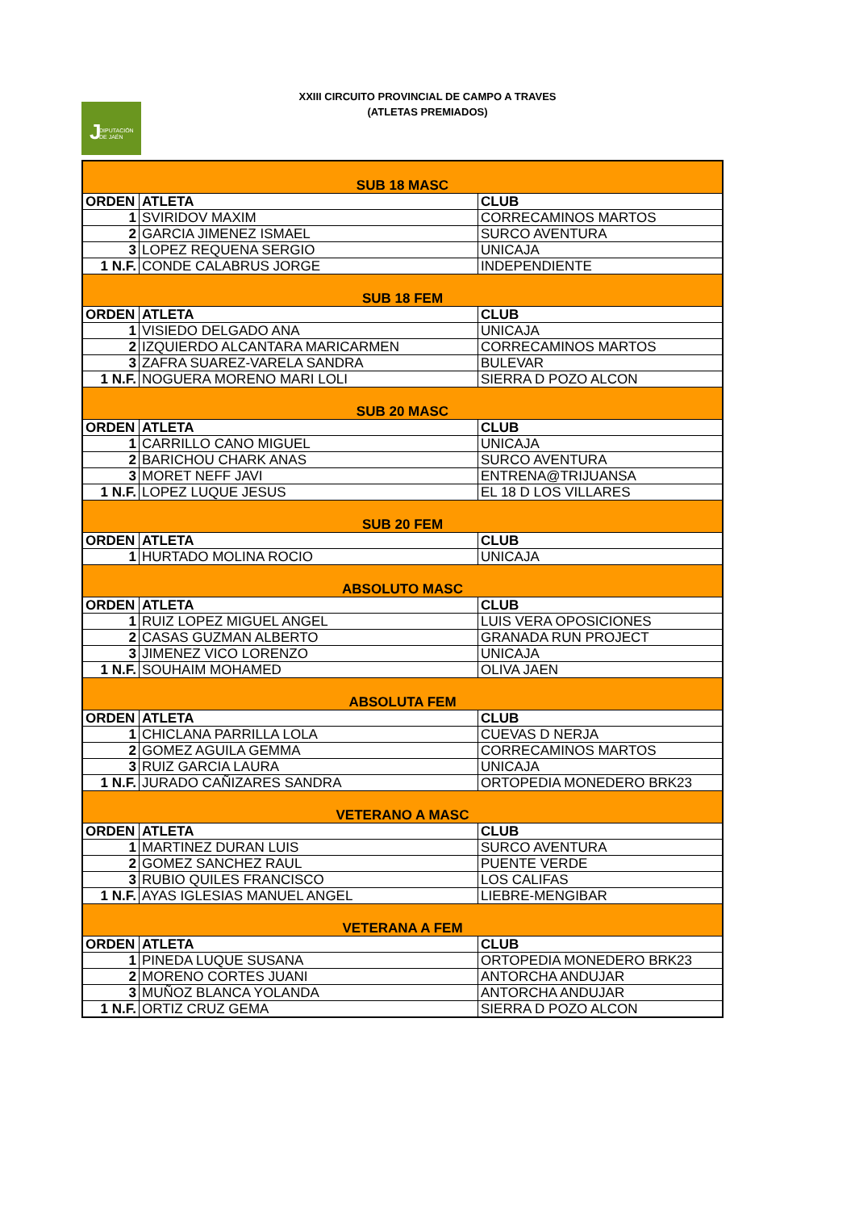XXIII CIRCUITO PROVINCIAL DE CAMPO A TRAVES
(ATLETAS PREMIADOS)
J DIPUTACIÓN
DE JAÉN
| SUB 18 MASC | | |
| ORDEN | ATLETA | CLUB |
| 1 | SVIRIDOV MAXIM | CORRECAMINOS MARTOS |
| 2 | GARCIA JIMENEZ ISMAEL | SURCO AVENTURA |
| 3 | LOPEZ REQUENA SERGIO | UNICAJA |
| 1 N.F. | CONDE CALABRUS JORGE | INDEPENDIENTE |
| SUB 18 FEM | | |
| ORDEN | ATLETA | CLUB |
| 1 | VISIEDO DELGADO ANA | UNICAJA |
| 2 | IZQUIERDO ALCANTARA MARICARMEN | CORRECAMINOS MARTOS |
| 3 | ZAFRA SUAREZ-VARELA SANDRA | BULEVAR |
| 1 N.F. | NOGUERA MORENO MARI LOLI | SIERRA D POZO ALCON |
| SUB 20 MASC | | |
| ORDEN | ATLETA | CLUB |
| 1 | CARRILLO CANO MIGUEL | UNICAJA |
| 2 | BARICHOU CHARK ANAS | SURCO AVENTURA |
| 3 | MORET NEFF JAVI | ENTRENA@TRIJUANSA |
| 1 N.F. | LOPEZ LUQUE JESUS | EL 18 D LOS VILLARES |
| SUB 20 FEM | | |
| ORDEN | ATLETA | CLUB |
| 1 | HURTADO MOLINA ROCIO | UNICAJA |
| ABSOLUTO MASC | | |
| ORDEN | ATLETA | CLUB |
| 1 | RUIZ LOPEZ MIGUEL ANGEL | LUIS VERA OPOSICIONES |
| 2 | CASAS GUZMAN ALBERTO | GRANADA RUN PROJECT |
| 3 | JIMENEZ VICO LORENZO | UNICAJA |
| 1 N.F. | SOUHAIM MOHAMED | OLIVA JAEN |
| ABSOLUTA FEM | | |
| ORDEN | ATLETA | CLUB |
| 1 | CHICLANA PARRILLA LOLA | CUEVAS D NERJA |
| 2 | GOMEZ AGUILA GEMMA | CORRECAMINOS MARTOS |
| 3 | RUIZ GARCIA LAURA | UNICAJA |
| 1 N.F. | JURADO CAÑIZARES SANDRA | ORTOPEDIA MONEDERO BRK23 |
| VETERANO A MASC | | |
| ORDEN | ATLETA | CLUB |
| 1 | MARTINEZ DURAN LUIS | SURCO AVENTURA |
| 2 | GOMEZ SANCHEZ RAUL | PUENTE VERDE |
| 3 | RUBIO QUILES FRANCISCO | LOS CALIFAS |
| 1 N.F. | AYAS IGLESIAS MANUEL ANGEL | LIEBRE-MENGIBAR |
| VETERANA A FEM | | |
| ORDEN | ATLETA | CLUB |
| 1 | PINEDA LUQUE SUSANA | ORTOPEDIA MONEDERO BRK23 |
| 2 | MORENO CORTES JUANI | ANTORCHA ANDUJAR |
| 3 | MUÑOZ BLANCA YOLANDA | ANTORCHA ANDUJAR |
| 1 N.F. | ORTIZ CRUZ GEMA | SIERRA D POZO ALCON |